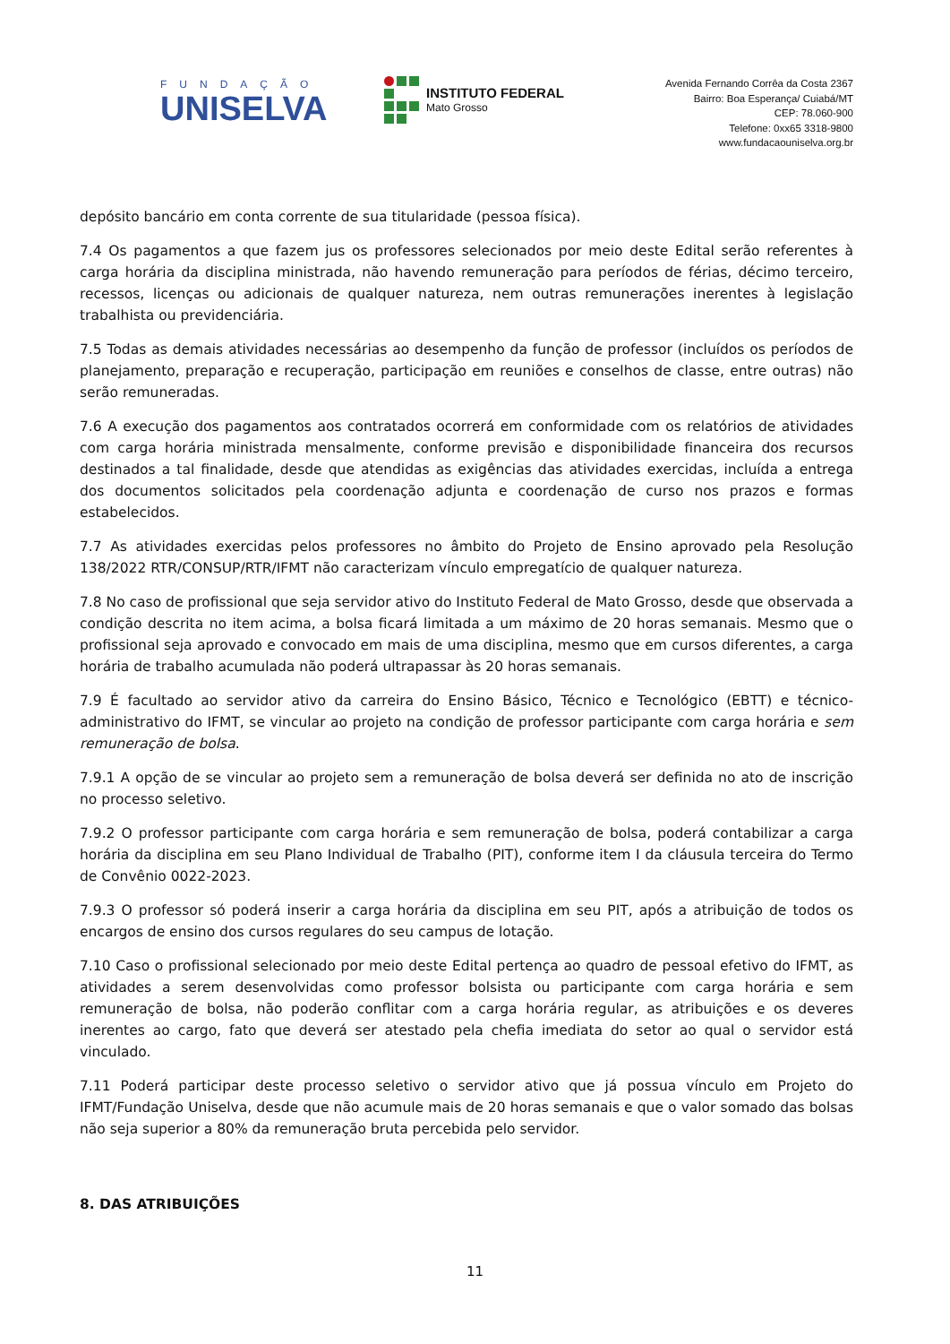FUNDAÇÃO
UNISELVA
INSTITUTO FEDERAL
Mato Grosso
Avenida Fernando Corrêa da Costa 2367
Bairro: Boa Esperança/ Cuiabá/MT
CEP: 78.060-900
Telefone: 0xx65 3318-9800
www.fundacaouniselva.org.br
depósito bancário em conta corrente de sua titularidade (pessoa física).
7.4 Os pagamentos a que fazem jus os professores selecionados por meio deste Edital serão referentes à carga horária da disciplina ministrada, não havendo remuneração para períodos de férias, décimo terceiro, recessos, licenças ou adicionais de qualquer natureza, nem outras remunerações inerentes à legislação trabalhista ou previdenciária.
7.5 Todas as demais atividades necessárias ao desempenho da função de professor (incluídos os períodos de planejamento, preparação e recuperação, participação em reuniões e conselhos de classe, entre outras) não serão remuneradas.
7.6 A execução dos pagamentos aos contratados ocorrerá em conformidade com os relatórios de atividades com carga horária ministrada mensalmente, conforme previsão e disponibilidade financeira dos recursos destinados a tal finalidade, desde que atendidas as exigências das atividades exercidas, incluída a entrega dos documentos solicitados pela coordenação adjunta e coordenação de curso nos prazos e formas estabelecidos.
7.7 As atividades exercidas pelos professores no âmbito do Projeto de Ensino aprovado pela Resolução 138/2022 RTR/CONSUP/RTR/IFMT não caracterizam vínculo empregatício de qualquer natureza.
7.8 No caso de profissional que seja servidor ativo do Instituto Federal de Mato Grosso, desde que observada a condição descrita no item acima, a bolsa ficará limitada a um máximo de 20 horas semanais. Mesmo que o profissional seja aprovado e convocado em mais de uma disciplina, mesmo que em cursos diferentes, a carga horária de trabalho acumulada não poderá ultrapassar às 20 horas semanais.
7.9 É facultado ao servidor ativo da carreira do Ensino Básico, Técnico e Tecnológico (EBTT) e técnico-administrativo do IFMT, se vincular ao projeto na condição de professor participante com carga horária e sem remuneração de bolsa.
7.9.1 A opção de se vincular ao projeto sem a remuneração de bolsa deverá ser definida no ato de inscrição no processo seletivo.
7.9.2 O professor participante com carga horária e sem remuneração de bolsa, poderá contabilizar a carga horária da disciplina em seu Plano Individual de Trabalho (PIT), conforme item I da cláusula terceira do Termo de Convênio 0022-2023.
7.9.3 O professor só poderá inserir a carga horária da disciplina em seu PIT, após a atribuição de todos os encargos de ensino dos cursos regulares do seu campus de lotação.
7.10 Caso o profissional selecionado por meio deste Edital pertença ao quadro de pessoal efetivo do IFMT, as atividades a serem desenvolvidas como professor bolsista ou participante com carga horária e sem remuneração de bolsa, não poderão conflitar com a carga horária regular, as atribuições e os deveres inerentes ao cargo, fato que deverá ser atestado pela chefia imediata do setor ao qual o servidor está vinculado.
7.11 Poderá participar deste processo seletivo o servidor ativo que já possua vínculo em Projeto do IFMT/Fundação Uniselva, desde que não acumule mais de 20 horas semanais e que o valor somado das bolsas não seja superior a 80% da remuneração bruta percebida pelo servidor.
8. DAS ATRIBUIÇÕES
11